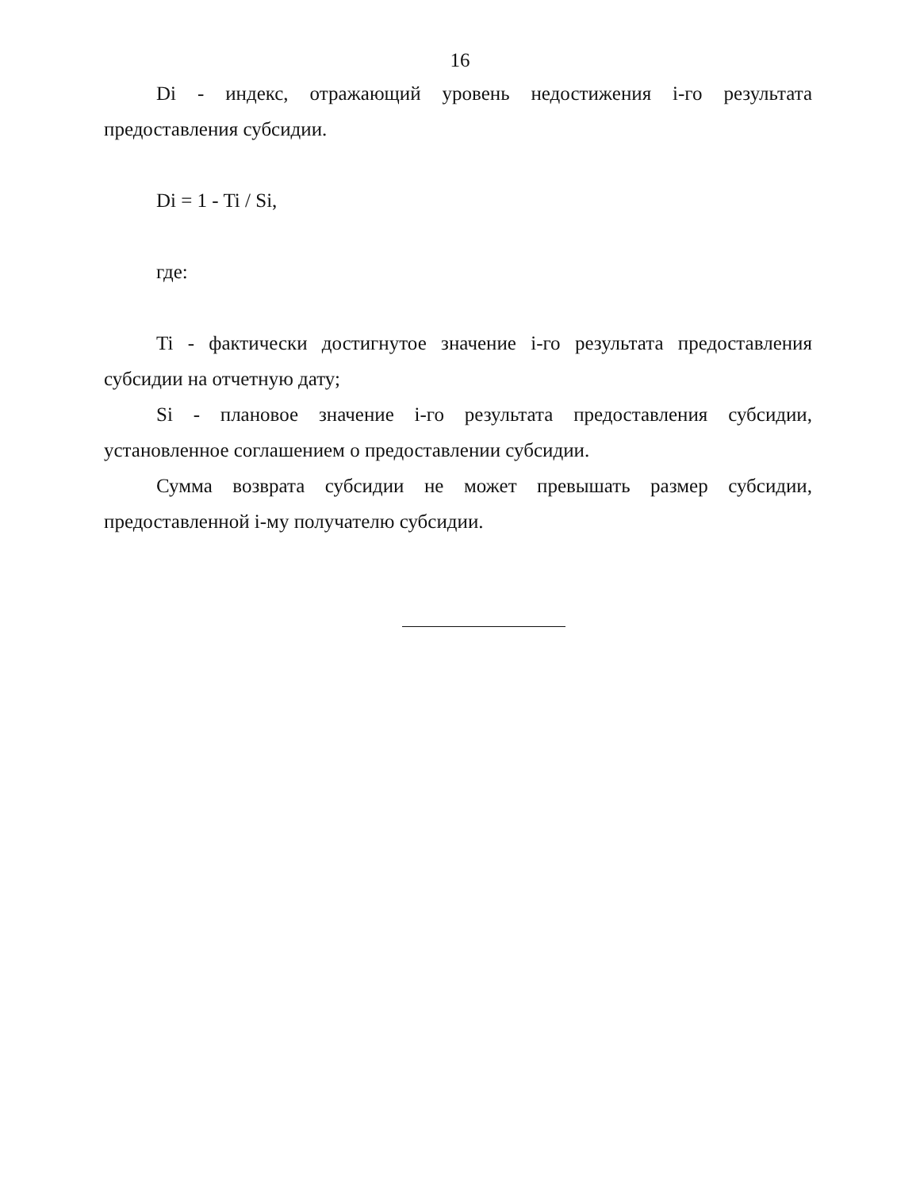16
Di - индекс, отражающий уровень недостижения i-го результата предоставления субсидии.
Di = 1 - Ti / Si,
где:
Ti - фактически достигнутое значение i-го результата предоставления субсидии на отчетную дату;
Si - плановое значение i-го результата предоставления субсидии, установленное соглашением о предоставлении субсидии.
Сумма возврата субсидии не может превышать размер субсидии, предоставленной i-му получателю субсидии.